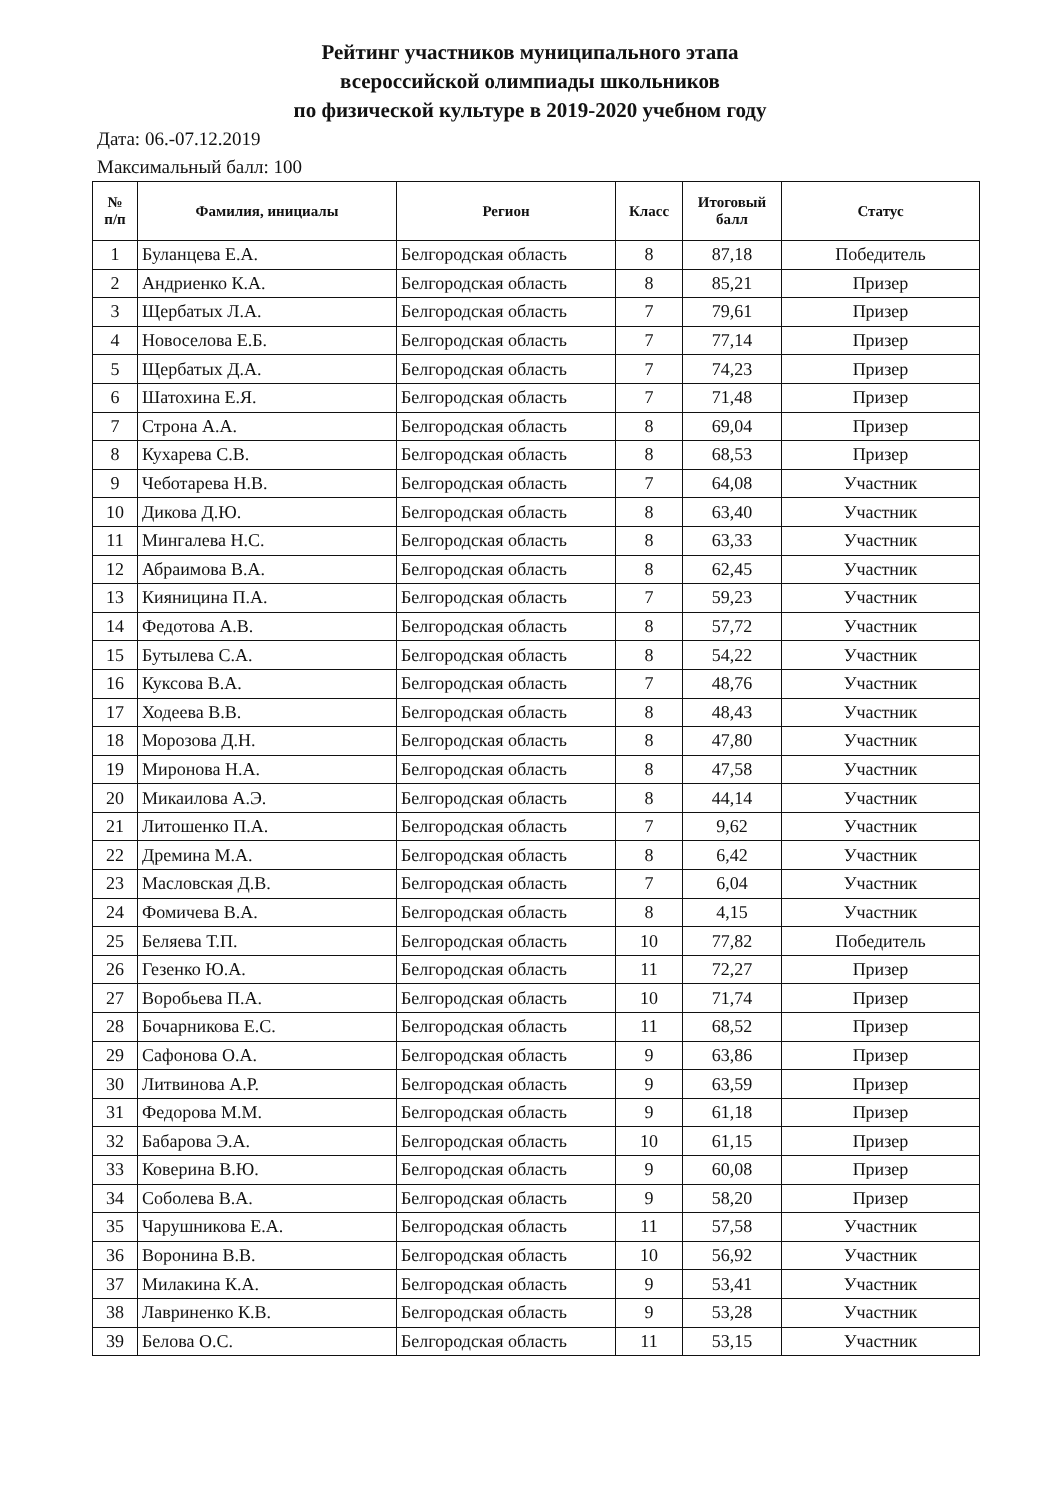Рейтинг участников муниципального этапа
всероссийской олимпиады школьников
по физической культуре в 2019-2020 учебном году
Дата: 06.-07.12.2019
Максимальный балл: 100
| № п/п | Фамилия, инициалы | Регион | Класс | Итоговый балл | Статус |
| --- | --- | --- | --- | --- | --- |
| 1 | Буланцева Е.А. | Белгородская область | 8 | 87,18 | Победитель |
| 2 | Андриенко К.А. | Белгородская область | 8 | 85,21 | Призер |
| 3 | Щербатых Л.А. | Белгородская область | 7 | 79,61 | Призер |
| 4 | Новоселова Е.Б. | Белгородская область | 7 | 77,14 | Призер |
| 5 | Щербатых Д.А. | Белгородская область | 7 | 74,23 | Призер |
| 6 | Шатохина Е.Я. | Белгородская область | 7 | 71,48 | Призер |
| 7 | Строна А.А. | Белгородская область | 8 | 69,04 | Призер |
| 8 | Кухарева С.В. | Белгородская область | 8 | 68,53 | Призер |
| 9 | Чеботарева Н.В. | Белгородская область | 7 | 64,08 | Участник |
| 10 | Дикова Д.Ю. | Белгородская область | 8 | 63,40 | Участник |
| 11 | Мингалева Н.С. | Белгородская область | 8 | 63,33 | Участник |
| 12 | Абраимова В.А. | Белгородская область | 8 | 62,45 | Участник |
| 13 | Кияницина П.А. | Белгородская область | 7 | 59,23 | Участник |
| 14 | Федотова А.В. | Белгородская область | 8 | 57,72 | Участник |
| 15 | Бутылева С.А. | Белгородская область | 8 | 54,22 | Участник |
| 16 | Куксова В.А. | Белгородская область | 7 | 48,76 | Участник |
| 17 | Ходеева В.В. | Белгородская область | 8 | 48,43 | Участник |
| 18 | Морозова Д.Н. | Белгородская область | 8 | 47,80 | Участник |
| 19 | Миронова Н.А. | Белгородская область | 8 | 47,58 | Участник |
| 20 | Микаилова А.Э. | Белгородская область | 8 | 44,14 | Участник |
| 21 | Литошенко П.А. | Белгородская область | 7 | 9,62 | Участник |
| 22 | Дремина М.А. | Белгородская область | 8 | 6,42 | Участник |
| 23 | Масловская Д.В. | Белгородская область | 7 | 6,04 | Участник |
| 24 | Фомичева В.А. | Белгородская область | 8 | 4,15 | Участник |
| 25 | Беляева Т.П. | Белгородская область | 10 | 77,82 | Победитель |
| 26 | Гезенко Ю.А. | Белгородская область | 11 | 72,27 | Призер |
| 27 | Воробьева П.А. | Белгородская область | 10 | 71,74 | Призер |
| 28 | Бочарникова Е.С. | Белгородская область | 11 | 68,52 | Призер |
| 29 | Сафонова О.А. | Белгородская область | 9 | 63,86 | Призер |
| 30 | Литвинова А.Р. | Белгородская область | 9 | 63,59 | Призер |
| 31 | Федорова М.М. | Белгородская область | 9 | 61,18 | Призер |
| 32 | Бабарова Э.А. | Белгородская область | 10 | 61,15 | Призер |
| 33 | Коверина В.Ю. | Белгородская область | 9 | 60,08 | Призер |
| 34 | Соболева В.А. | Белгородская область | 9 | 58,20 | Призер |
| 35 | Чарушникова Е.А. | Белгородская область | 11 | 57,58 | Участник |
| 36 | Воронина В.В. | Белгородская область | 10 | 56,92 | Участник |
| 37 | Милакина К.А. | Белгородская область | 9 | 53,41 | Участник |
| 38 | Лавриненко К.В. | Белгородская область | 9 | 53,28 | Участник |
| 39 | Белова О.С. | Белгородская область | 11 | 53,15 | Участник |